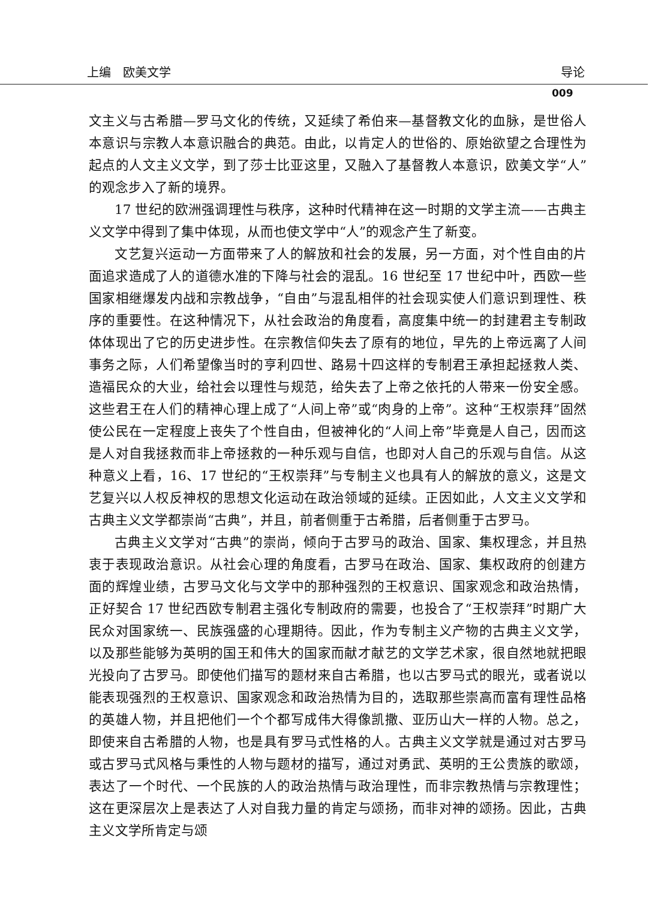上编　欧美文学 导论
009
文主义与古希腊—罗马文化的传统，又延续了希伯来—基督教文化的血脉，是世俗人本意识与宗教人本意识融合的典范。由此，以肯定人的世俗的、原始欲望之合理性为起点的人文主义文学，到了莎士比亚这里，又融入了基督教人本意识，欧美文学“人”的观念步入了新的境界。
17 世纪的欧洲强调理性与秩序，这种时代精神在这一时期的文学主流——古典主义文学中得到了集中体现，从而也使文学中“人”的观念产生了新变。
文艺复兴运动一方面带来了人的解放和社会的发展，另一方面，对个性自由的片面追求造成了人的道德水准的下降与社会的混乱。16 世纪至 17 世纪中叶，西欧一些国家相继爆发内战和宗教战争，“自由”与混乱相伴的社会现实使人们意识到理性、秩序的重要性。在这种情况下，从社会政治的角度看，高度集中统一的封建君主专制政体体现出了它的历史进步性。在宗教信仰失去了原有的地位，早先的上帝远离了人间事务之际，人们希望像当时的亨利四世、路易十四这样的专制君王承担起拯救人类、造福民众的大业，给社会以理性与规范，给失去了上帝之依托的人带来一份安全感。这些君王在人们的精神心理上成了“人间上帝”或“肉身的上帝”。这种“王权崇拜”固然使公民在一定程度上丧失了个性自由，但被神化的“人间上帝”毕竟是人自己，因而这是人对自我拯救而非上帝拯救的一种乐观与自信，也即对人自己的乐观与自信。从这种意义上看，16、17 世纪的“王权崇拜”与专制主义也具有人的解放的意义，这是文艺复兴以人权反神权的思想文化运动在政治领域的延续。正因如此，人文主义文学和古典主义文学都崇尚“古典”，并且，前者侧重于古希腊，后者侧重于古罗马。
古典主义文学对“古典”的崇尚，倾向于古罗马的政治、国家、集权理念，并且热衷于表现政治意识。从社会心理的角度看，古罗马在政治、国家、集权政府的创建方面的辉煌业绩，古罗马文化与文学中的那种强烈的王权意识、国家观念和政治热情，正好契合 17 世纪西欧专制君主强化专制政府的需要，也投合了“王权崇拜”时期广大民众对国家统一、民族强盛的心理期待。因此，作为专制主义产物的古典主义文学，以及那些能够为英明的国王和伟大的国家而献才献艺的文学艺术家，很自然地就把眼光投向了古罗马。即使他们描写的题材来自古希腊，也以古罗马式的眼光，或者说以能表现强烈的王权意识、国家观念和政治热情为目的，选取那些崇高而富有理性品格的英雄人物，并且把他们一个个都写成伟大得像凯撒、亚历山大一样的人物。总之，即使来自古希腊的人物，也是具有罗马式性格的人。古典主义文学就是通过对古罗马或古罗马式风格与秉性的人物与题材的描写，通过对勇武、英明的王公贵族的歌颂，表达了一个时代、一个民族的人的政治热情与政治理性，而非宗教热情与宗教理性；这在更深层次上是表达了人对自我力量的肯定与颂扬，而非对神的颂扬。因此，古典主义文学所肯定与颂